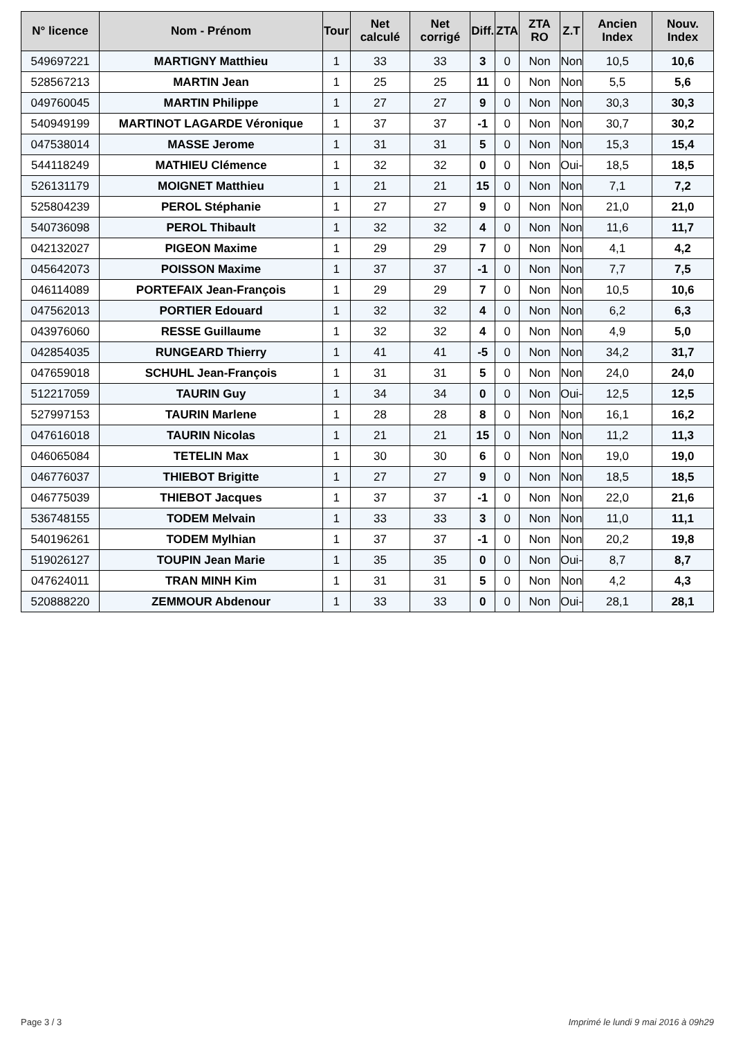| N° licence | Nom - Prénom | Tour | Net calculé | Net corrigé | Diff. | ZTA | ZTA RO | Z.T | Ancien Index | Nouv. Index |
| --- | --- | --- | --- | --- | --- | --- | --- | --- | --- | --- |
| 549697221 | MARTIGNY Matthieu | 1 | 33 | 33 | 3 | 0 | Non | Non | 10,5 | 10,6 |
| 528567213 | MARTIN Jean | 1 | 25 | 25 | 11 | 0 | Non | Non | 5,5 | 5,6 |
| 049760045 | MARTIN Philippe | 1 | 27 | 27 | 9 | 0 | Non | Non | 30,3 | 30,3 |
| 540949199 | MARTINOT LAGARDE Véronique | 1 | 37 | 37 | -1 | 0 | Non | Non | 30,7 | 30,2 |
| 047538014 | MASSE Jerome | 1 | 31 | 31 | 5 | 0 | Non | Non | 15,3 | 15,4 |
| 544118249 | MATHIEU Clémence | 1 | 32 | 32 | 0 | 0 | Non | Oui- | 18,5 | 18,5 |
| 526131179 | MOIGNET Matthieu | 1 | 21 | 21 | 15 | 0 | Non | Non | 7,1 | 7,2 |
| 525804239 | PEROL Stéphanie | 1 | 27 | 27 | 9 | 0 | Non | Non | 21,0 | 21,0 |
| 540736098 | PEROL Thibault | 1 | 32 | 32 | 4 | 0 | Non | Non | 11,6 | 11,7 |
| 042132027 | PIGEON Maxime | 1 | 29 | 29 | 7 | 0 | Non | Non | 4,1 | 4,2 |
| 045642073 | POISSON Maxime | 1 | 37 | 37 | -1 | 0 | Non | Non | 7,7 | 7,5 |
| 046114089 | PORTEFAIX Jean-François | 1 | 29 | 29 | 7 | 0 | Non | Non | 10,5 | 10,6 |
| 047562013 | PORTIER Edouard | 1 | 32 | 32 | 4 | 0 | Non | Non | 6,2 | 6,3 |
| 043976060 | RESSE Guillaume | 1 | 32 | 32 | 4 | 0 | Non | Non | 4,9 | 5,0 |
| 042854035 | RUNGEARD Thierry | 1 | 41 | 41 | -5 | 0 | Non | Non | 34,2 | 31,7 |
| 047659018 | SCHUHL Jean-François | 1 | 31 | 31 | 5 | 0 | Non | Non | 24,0 | 24,0 |
| 512217059 | TAURIN Guy | 1 | 34 | 34 | 0 | 0 | Non | Oui- | 12,5 | 12,5 |
| 527997153 | TAURIN Marlene | 1 | 28 | 28 | 8 | 0 | Non | Non | 16,1 | 16,2 |
| 047616018 | TAURIN Nicolas | 1 | 21 | 21 | 15 | 0 | Non | Non | 11,2 | 11,3 |
| 046065084 | TETELIN Max | 1 | 30 | 30 | 6 | 0 | Non | Non | 19,0 | 19,0 |
| 046776037 | THIEBOT Brigitte | 1 | 27 | 27 | 9 | 0 | Non | Non | 18,5 | 18,5 |
| 046775039 | THIEBOT Jacques | 1 | 37 | 37 | -1 | 0 | Non | Non | 22,0 | 21,6 |
| 536748155 | TODEM Melvain | 1 | 33 | 33 | 3 | 0 | Non | Non | 11,0 | 11,1 |
| 540196261 | TODEM Mylhian | 1 | 37 | 37 | -1 | 0 | Non | Non | 20,2 | 19,8 |
| 519026127 | TOUPIN Jean Marie | 1 | 35 | 35 | 0 | 0 | Non | Oui- | 8,7 | 8,7 |
| 047624011 | TRAN MINH Kim | 1 | 31 | 31 | 5 | 0 | Non | Non | 4,2 | 4,3 |
| 520888220 | ZEMMOUR Abdenour | 1 | 33 | 33 | 0 | 0 | Non | Oui- | 28,1 | 28,1 |
Page 3 / 3
Imprimé le lundi 9 mai 2016 à 09h29